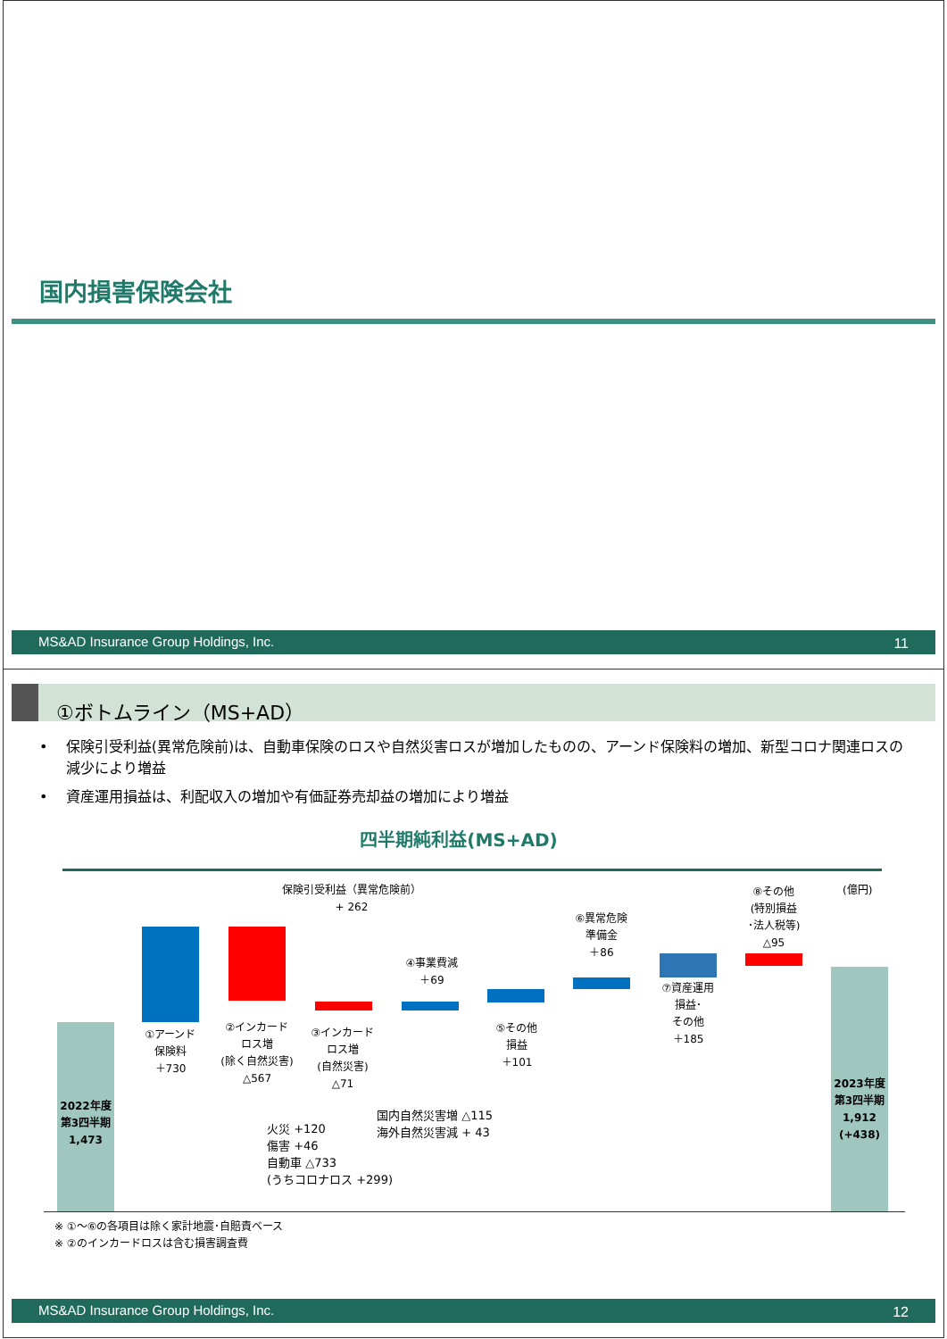国内損害保険会社
MS&AD Insurance Group Holdings, Inc. 11
①ボトムライン（MS+AD）
• 保険引受利益(異常危険前)は、自動車保険のロスや自然災害ロスが増加したものの、アーンド保険料の増加、新型コロナ関連ロスの減少により増益
• 資産運用損益は、利配収入の増加や有価証券売却益の増加により増益
四半期純利益(MS+AD)
保険引受利益（異常危険前）
+ 262
(億円)
2022年度
第3四半期
1,473
①アーンド
保険料
＋730
②インカード
ロス増
(除く自然災害)
△567
③インカード
ロス増
(自然災害)
△71
④事業費減
＋69
⑤その他
損益
＋101
⑥異常危険
準備金
＋86
⑦資産運用
損益･
その他
＋185
⑧その他
(特別損益
･法人税等)
△95
2023年度
第3四半期
1,912
(+438)
火災 +120
傷害 +46
自動車 △733
(うちコロナロス +299)
国内自然災害増 △115
海外自然災害減 + 43
※ ①～⑥の各項目は除く家計地震･自賠責ベース
※ ②のインカードロスは含む損害調査費
MS&AD Insurance Group Holdings, Inc. 12